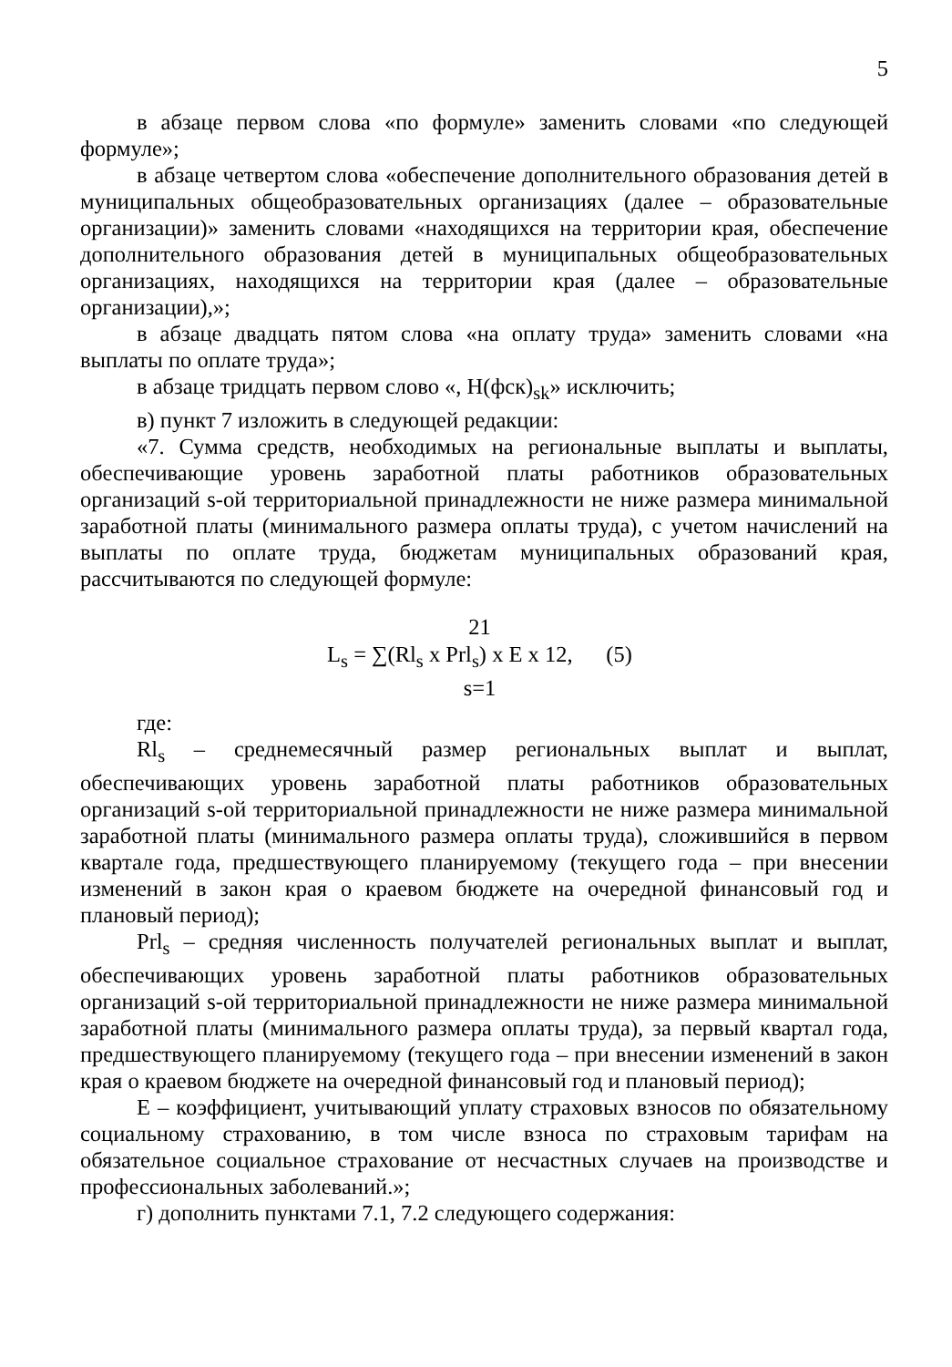5
в абзаце первом слова «по формуле» заменить словами «по следующей формуле»;
в абзаце четвертом слова «обеспечение дополнительного образования детей в муниципальных общеобразовательных организациях (далее – образовательные организации)» заменить словами «находящихся на территории края, обеспечение дополнительного образования детей в муниципальных общеобразовательных организациях, находящихся на территории края (далее – образовательные организации),»;
в абзаце двадцать пятом слова «на оплату труда» заменить словами «на выплаты по оплате труда»;
в абзаце тридцать первом слово «, Н(фск)<sub>sk</sub>» исключить;
в) пункт 7 изложить в следующей редакции:
«7. Сумма средств, необходимых на региональные выплаты и выплаты, обеспечивающие уровень заработной платы работников образовательных организаций s-ой территориальной принадлежности не ниже размера минимальной заработной платы (минимального размера оплаты труда), с учетом начислений на выплаты по оплате труда, бюджетам муниципальных образований края, рассчитываются по следующей формуле:
21
L<sub>s</sub> = ∑(Rl<sub>s</sub> x Prl<sub>s</sub>) x E x 12, (5)
s=1
где:
Rl<sub>s</sub> – среднемесячный размер региональных выплат и выплат, обеспечивающих уровень заработной платы работников образовательных организаций s-ой территориальной принадлежности не ниже размера минимальной заработной платы (минимального размера оплаты труда), сложившийся в первом квартале года, предшествующего планируемому (текущего года – при внесении изменений в закон края о краевом бюджете на очередной финансовый год и плановый период);
Prl<sub>s</sub> – средняя численность получателей региональных выплат и выплат, обеспечивающих уровень заработной платы работников образовательных организаций s-ой территориальной принадлежности не ниже размера минимальной заработной платы (минимального размера оплаты труда), за первый квартал года, предшествующего планируемому (текущего года – при внесении изменений в закон края о краевом бюджете на очередной финансовый год и плановый период);
Е – коэффициент, учитывающий уплату страховых взносов по обязательному социальному страхованию, в том числе взноса по страховым тарифам на обязательное социальное страхование от несчастных случаев на производстве и профессиональных заболеваний.»;
г) дополнить пунктами 7.1, 7.2 следующего содержания: